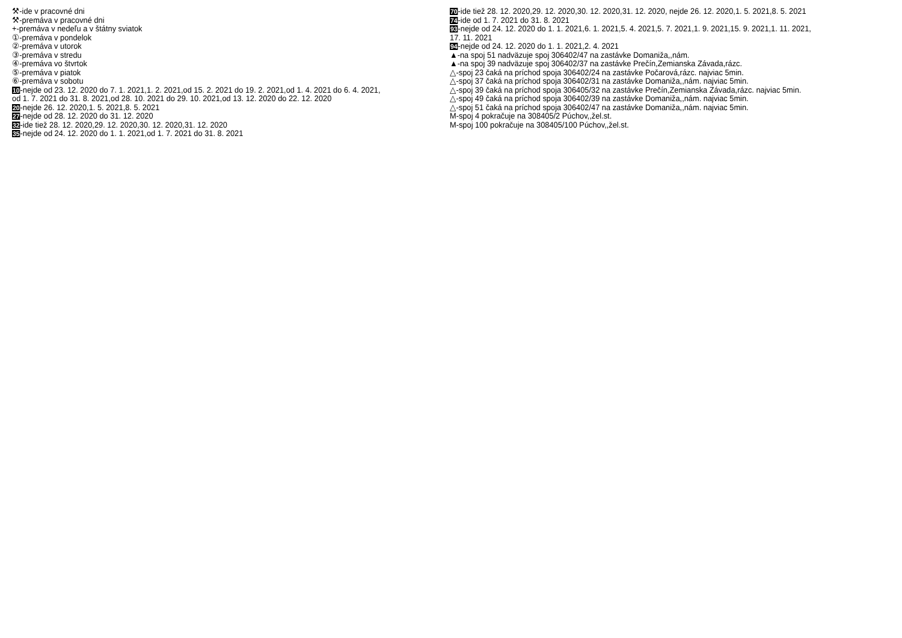⚒-ide v pracovné dni
⚒-premáva v pracovné dni
+-premáva v nedeľu a v štátny sviatok
①-premáva v pondelok
②-premáva v utorok
③-premáva v stredu
④-premáva vo štvrtok
⑤-premáva v piatok
⑥-premáva v sobotu
10-nejde od 23. 12. 2020 do 7. 1. 2021,1. 2. 2021,od 15. 2. 2021 do 19. 2. 2021,od 1. 4. 2021 do 6. 4. 2021,
od 1. 7. 2021 do 31. 8. 2021,od 28. 10. 2021 do 29. 10. 2021,od 13. 12. 2020 do 22. 12. 2020
20-nejde 26. 12. 2020,1. 5. 2021,8. 5. 2021
27-nejde od 28. 12. 2020 do 31. 12. 2020
32-ide tiež 28. 12. 2020,29. 12. 2020,30. 12. 2020,31. 12. 2020
35-nejde od 24. 12. 2020 do 1. 1. 2021,od 1. 7. 2021 do 31. 8. 2021
70-ide tiež 28. 12. 2020,29. 12. 2020,30. 12. 2020,31. 12. 2020, nejde 26. 12. 2020,1. 5. 2021,8. 5. 2021
74-ide od 1. 7. 2021 do 31. 8. 2021
93-nejde od 24. 12. 2020 do 1. 1. 2021,6. 1. 2021,5. 4. 2021,5. 7. 2021,1. 9. 2021,15. 9. 2021,1. 11. 2021,
17. 11. 2021
94-nejde od 24. 12. 2020 do 1. 1. 2021,2. 4. 2021
▲-na spoj 51 nadväzuje spoj 306402/47 na zastávke Domaniža,,nám.
▲-na spoj 39 nadväzuje spoj 306402/37 na zastávke Prečín,Zemianska Závada,rázc.
△-spoj 23 čaká na príchod spoja 306402/24 na zastávke Počarová,rázc. najviac 5min.
△-spoj 37 čaká na príchod spoja 306402/31 na zastávke Domaniža,,nám. najviac 5min.
△-spoj 39 čaká na príchod spoja 306405/32 na zastávke Prečín,Zemianska Závada,rázc. najviac 5min.
△-spoj 49 čaká na príchod spoja 306402/39 na zastávke Domaniža,,nám. najviac 5min.
△-spoj 51 čaká na príchod spoja 306402/47 na zastávke Domaniža,,nám. najviac 5min.
M-spoj 4 pokračuje na 308405/2 Púchov,,žel.st.
M-spoj 100 pokračuje na 308405/100 Púchov,,žel.st.